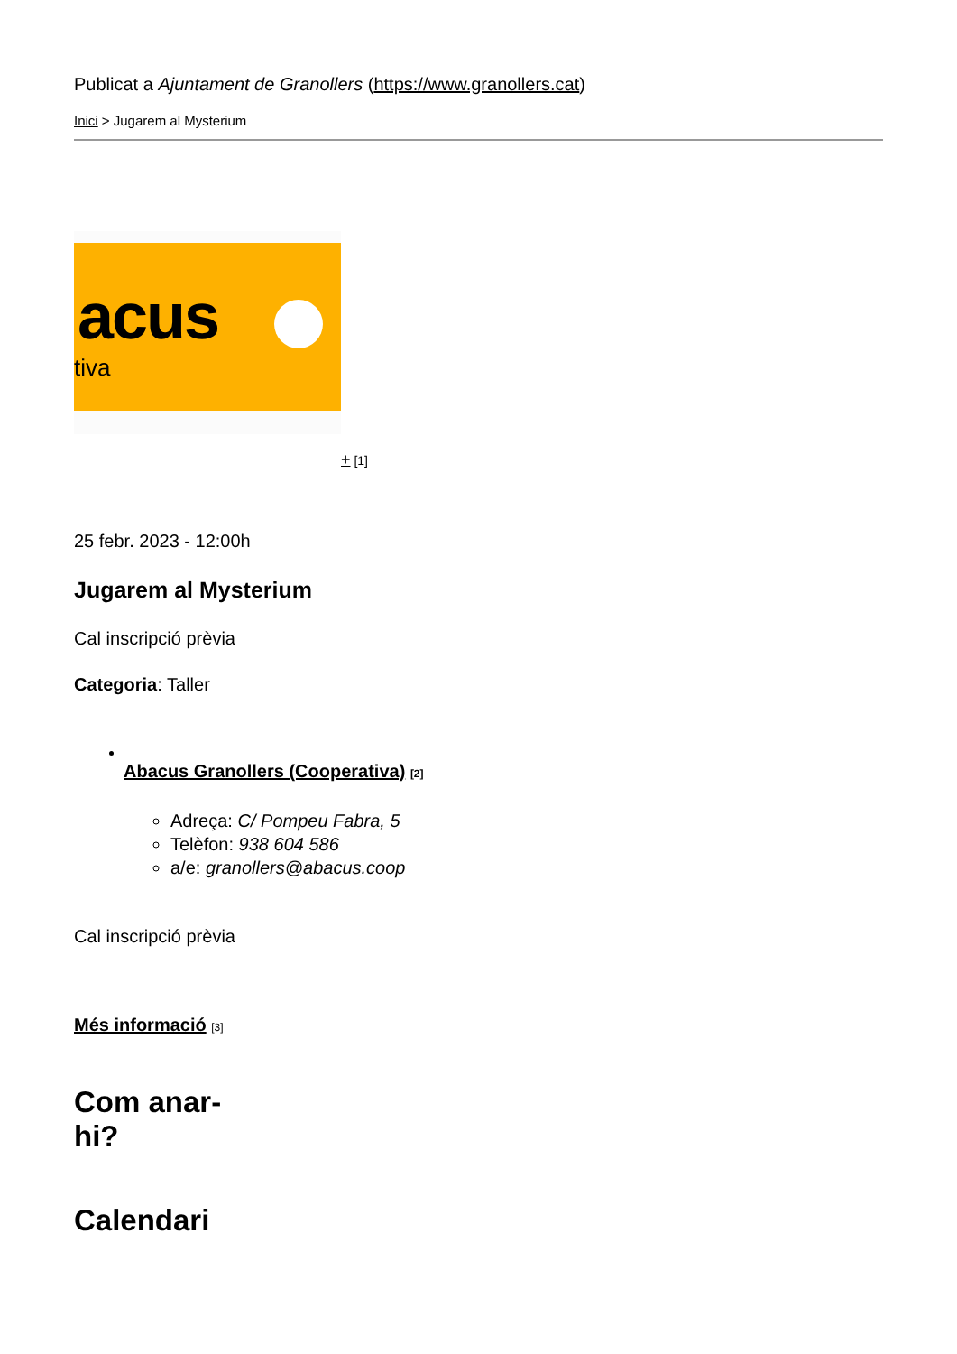Publicat a Ajuntament de Granollers (https://www.granollers.cat)
Inici > Jugarem al Mysterium
acus
tiva
+ [1]
25 febr. 2023 - 12:00h
Jugarem al Mysterium
Cal inscripció prèvia
Categoria: Taller
Abacus Granollers (Cooperativa) [2]
Adreça: C/ Pompeu Fabra, 5
Telèfon: 938 604 586
a/e: granollers@abacus.coop
Cal inscripció prèvia
Més informació [3]
Com anar-
hi?
Calendari